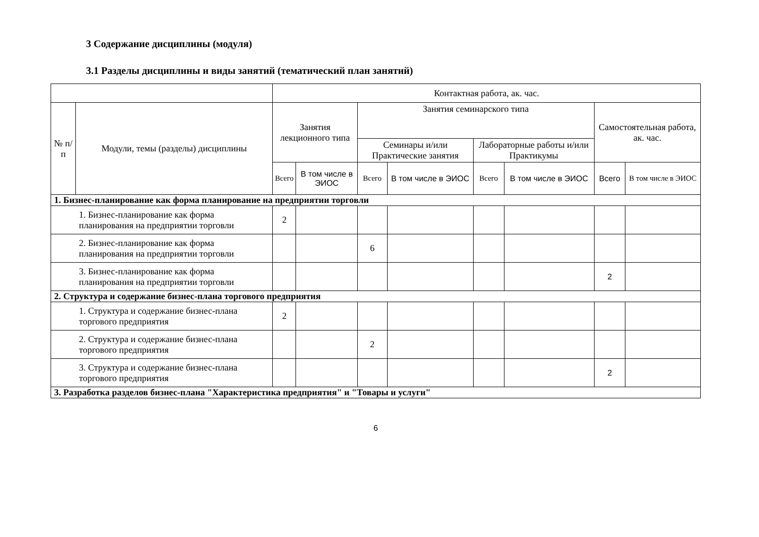3 Содержание дисциплины (модуля)
3.1 Разделы дисциплины и виды занятий (тематический план занятий)
| | | Контактная работа, ак. час. | | | | | | | |
| --- | --- | --- | --- | --- | --- | --- | --- | --- | --- |
| № п/п | Модули, темы (разделы) дисциплины | Занятия лекционного типа | | Занятия семинарского типа | | | | Самостоятельная работа, ак. час. | |
| | | | | Семинары и/или Практические занятия | | Лабораторные работы и/или Практикумы | | | |
| | | Всего | В том числе в ЭИОС | Всего | В том числе в ЭИОС | Всего | В том числе в ЭИОС | Всего | В том числе в ЭИОС |
| 1. Бизнес-планирование как форма планирование на предприятии торговли | | | | | | | | | |
| 1. Бизнес-планирование как форма планирования на предприятии торговли | | 2 | | | | | | | |
| 2. Бизнес-планирование как форма планирования на предприятии торговли | | | | 6 | | | | | |
| 3. Бизнес-планирование как форма планирования на предприятии торговли | | | | | | | | 2 | |
| 2. Структура и содержание бизнес-плана торгового предприятия | | | | | | | | | |
| 1. Структура и содержание бизнес-плана торгового предприятия | | 2 | | | | | | | |
| 2. Структура и содержание бизнес-плана торгового предприятия | | | | 2 | | | | | |
| 3. Структура и содержание бизнес-плана торгового предприятия | | | | | | | | 2 | |
| 3. Разработка разделов бизнес-плана "Характеристика предприятия" и "Товары и услуги" | | | | | | | | | |
6